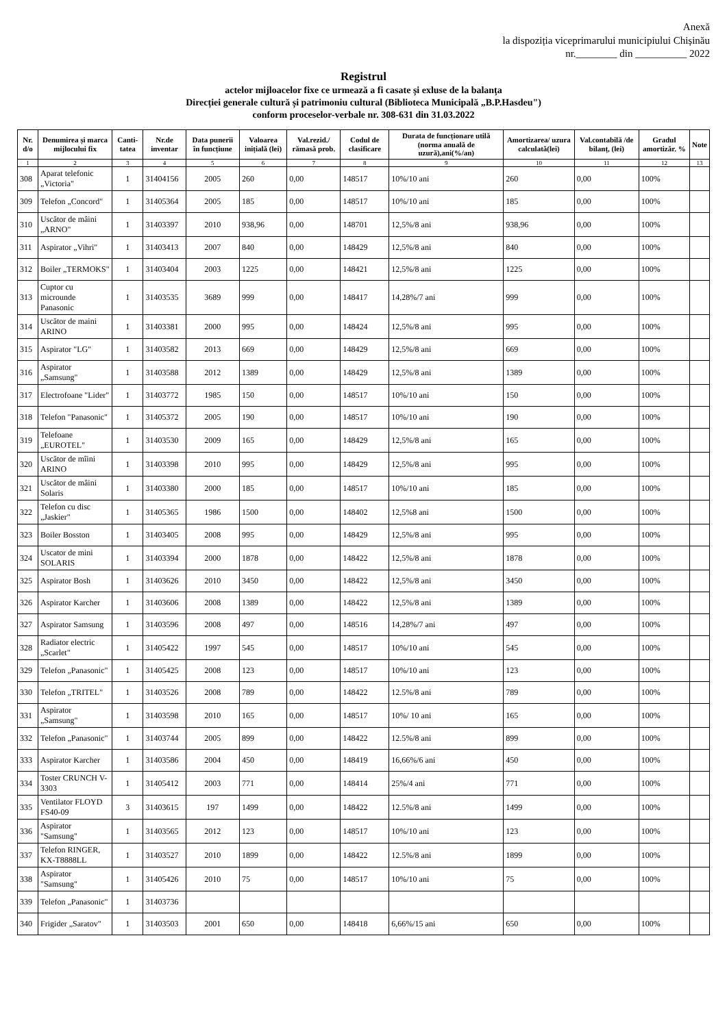Anexă
la dispoziția viceprimarului municipiului Chișinău
nr.________ din __________ 2022
Registrul
actelor mijloacelor fixe ce urmează a fi casate și exluse de la balanța
Direcției generale cultură și patrimoniu cultural (Biblioteca Municipală „B.P.Hasdeu")
conform proceselor-verbale nr. 308-631 din 31.03.2022
| Nr. d/o | Denumirea și marca mijlocului fix | Canti-tatea | Nr.de inventar | Data punerii în funcțiune | Valoarea inițială (lei) | Val.rezid./ rămasă prob. | Codul de clasificare | Durata de funcționare utilă (norma anuală de uzură),ani(%/an) | Amortizarea/ uzura calculată(lei) | Val.contabilă /de bilanț, (lei) | Gradul amortizăr. % | Note |
| --- | --- | --- | --- | --- | --- | --- | --- | --- | --- | --- | --- | --- |
| 1 | 2 | 3 | 4 | 5 | 6 | 7 | 8 | 9 | 10 | 11 | 12 | 13 |
| 308 | Aparat telefonic „Victoria" | 1 | 31404156 | 2005 | 260 | 0,00 | 148517 | 10%/10 ani | 260 | 0,00 | 100% | |
| 309 | Telefon „Concord" | 1 | 31405364 | 2005 | 185 | 0,00 | 148517 | 10%/10 ani | 185 | 0,00 | 100% | |
| 310 | Uscător de mâini „ARNO" | 1 | 31403397 | 2010 | 938,96 | 0,00 | 148701 | 12,5%/8 ani | 938,96 | 0,00 | 100% | |
| 311 | Aspirator „Vihri" | 1 | 31403413 | 2007 | 840 | 0,00 | 148429 | 12,5%/8 ani | 840 | 0,00 | 100% | |
| 312 | Boiler „TERMOKS" | 1 | 31403404 | 2003 | 1225 | 0,00 | 148421 | 12,5%/8 ani | 1225 | 0,00 | 100% | |
| 313 | Cuptor cu microunde Panasonic | 1 | 31403535 | 3689 | 999 | 0,00 | 148417 | 14,28%/7 ani | 999 | 0,00 | 100% | |
| 314 | Uscător de maini ARINO | 1 | 31403381 | 2000 | 995 | 0,00 | 148424 | 12,5%/8 ani | 995 | 0,00 | 100% | |
| 315 | Aspirator "LG" | 1 | 31403582 | 2013 | 669 | 0,00 | 148429 | 12,5%/8 ani | 669 | 0,00 | 100% | |
| 316 | Aspirator „Samsung" | 1 | 31403588 | 2012 | 1389 | 0,00 | 148429 | 12,5%/8 ani | 1389 | 0,00 | 100% | |
| 317 | Electrofoane "Lider" | 1 | 31403772 | 1985 | 150 | 0,00 | 148517 | 10%/10 ani | 150 | 0,00 | 100% | |
| 318 | Telefon "Panasonic" | 1 | 31405372 | 2005 | 190 | 0,00 | 148517 | 10%/10 ani | 190 | 0,00 | 100% | |
| 319 | Telefoane „EUROTEL" | 1 | 31403530 | 2009 | 165 | 0,00 | 148429 | 12,5%/8 ani | 165 | 0,00 | 100% | |
| 320 | Uscător de mîini ARINO | 1 | 31403398 | 2010 | 995 | 0,00 | 148429 | 12,5%/8 ani | 995 | 0,00 | 100% | |
| 321 | Uscător de mâini Solaris | 1 | 31403380 | 2000 | 185 | 0,00 | 148517 | 10%/10 ani | 185 | 0,00 | 100% | |
| 322 | Telefon cu disc „Jaskier" | 1 | 31405365 | 1986 | 1500 | 0,00 | 148402 | 12,5%8 ani | 1500 | 0,00 | 100% | |
| 323 | Boiler Bosston | 1 | 31403405 | 2008 | 995 | 0,00 | 148429 | 12,5%/8 ani | 995 | 0,00 | 100% | |
| 324 | Uscator de mini SOLARIS | 1 | 31403394 | 2000 | 1878 | 0,00 | 148422 | 12,5%/8 ani | 1878 | 0,00 | 100% | |
| 325 | Aspirator Bosh | 1 | 31403626 | 2010 | 3450 | 0,00 | 148422 | 12,5%/8 ani | 3450 | 0,00 | 100% | |
| 326 | Aspirator Karcher | 1 | 31403606 | 2008 | 1389 | 0,00 | 148422 | 12,5%/8 ani | 1389 | 0,00 | 100% | |
| 327 | Aspirator Samsung | 1 | 31403596 | 2008 | 497 | 0,00 | 148516 | 14,28%/7 ani | 497 | 0,00 | 100% | |
| 328 | Radiator electric „Scarlet" | 1 | 31405422 | 1997 | 545 | 0,00 | 148517 | 10%/10 ani | 545 | 0,00 | 100% | |
| 329 | Telefon „Panasonic" | 1 | 31405425 | 2008 | 123 | 0,00 | 148517 | 10%/10 ani | 123 | 0,00 | 100% | |
| 330 | Telefon „TRITEL" | 1 | 31403526 | 2008 | 789 | 0,00 | 148422 | 12.5%/8 ani | 789 | 0,00 | 100% | |
| 331 | Aspirator „Samsung" | 1 | 31403598 | 2010 | 165 | 0,00 | 148517 | 10%/ 10 ani | 165 | 0,00 | 100% | |
| 332 | Telefon „Panasonic" | 1 | 31403744 | 2005 | 899 | 0,00 | 148422 | 12.5%/8 ani | 899 | 0,00 | 100% | |
| 333 | Aspirator Karcher | 1 | 31403586 | 2004 | 450 | 0,00 | 148419 | 16,66%/6 ani | 450 | 0,00 | 100% | |
| 334 | Toster CRUNCH V-3303 | 1 | 31405412 | 2003 | 771 | 0,00 | 148414 | 25%/4 ani | 771 | 0,00 | 100% | |
| 335 | Ventilator FLOYD FS40-09 | 3 | 31403615 | 197 | 1499 | 0,00 | 148422 | 12.5%/8 ani | 1499 | 0,00 | 100% | |
| 336 | Aspirator "Samsung" | 1 | 31403565 | 2012 | 123 | 0,00 | 148517 | 10%/10 ani | 123 | 0,00 | 100% | |
| 337 | Telefon RINGER, KX-T8888LL | 1 | 31403527 | 2010 | 1899 | 0,00 | 148422 | 12.5%/8 ani | 1899 | 0,00 | 100% | |
| 338 | Aspirator "Samsung" | 1 | 31405426 | 2010 | 75 | 0,00 | 148517 | 10%/10 ani | 75 | 0,00 | 100% | |
| 339 | Telefon „Panasonic" | 1 | 31403736 | | | | | | | | | |
| 340 | Frigider „Saratov" | 1 | 31403503 | 2001 | 650 | 0,00 | 148418 | 6,66%/15 ani | 650 | 0,00 | 100% | |